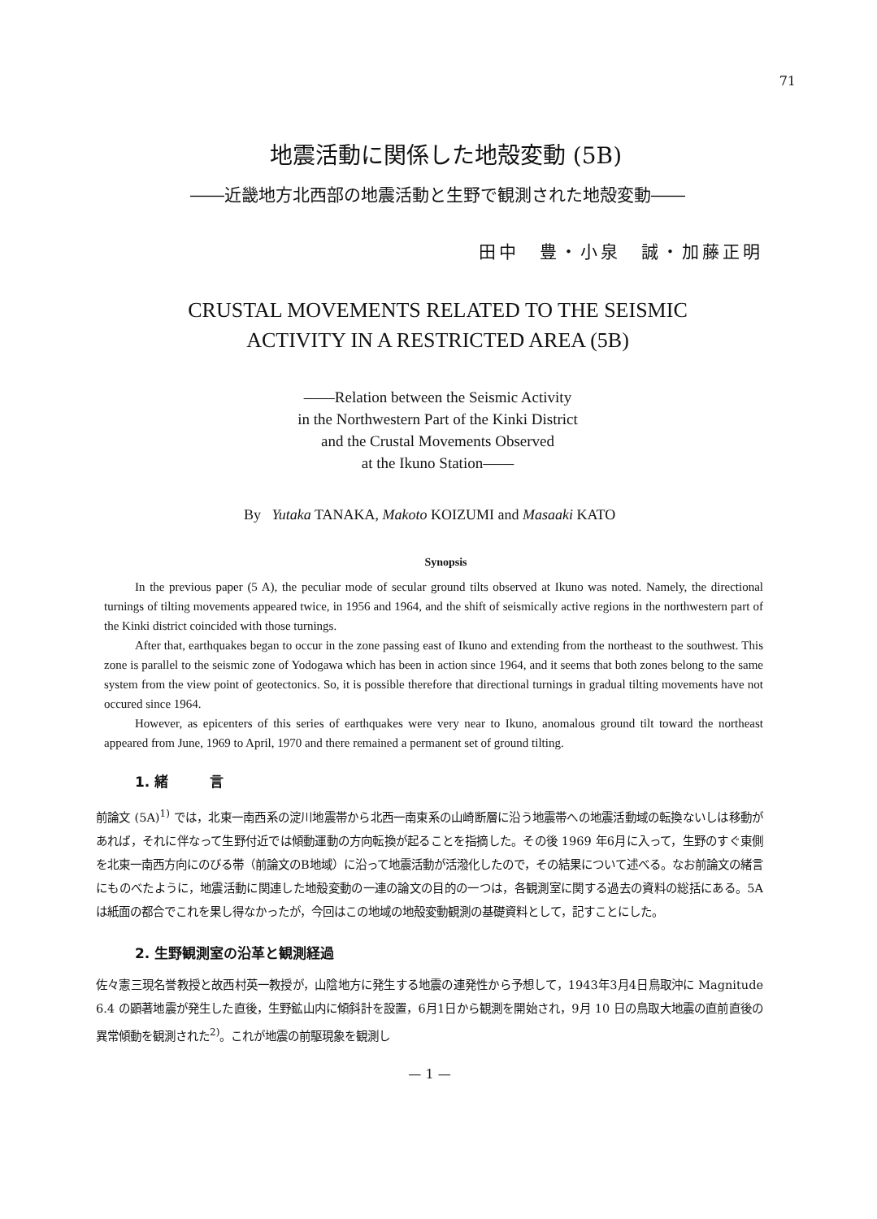71
地震活動に関係した地殻変動 (5B)
――近畿地方北西部の地震活動と生野で観測された地殻変動――
田中　豊・小泉　誠・加藤正明
CRUSTAL MOVEMENTS RELATED TO THE SEISMIC
ACTIVITY IN A RESTRICTED AREA (5B)
――Relation between the Seismic Activity
in the Northwestern Part of the Kinki District
and the Crustal Movements Observed
at the Ikuno Station――
By Yutaka TANAKA, Makoto KOIZUMI and Masaaki KATO
Synopsis
In the previous paper (5 A), the peculiar mode of secular ground tilts observed at Ikuno was noted. Namely, the directional turnings of tilting movements appeared twice, in 1956 and 1964, and the shift of seismically active regions in the northwestern part of the Kinki district coincided with those turnings.
After that, earthquakes began to occur in the zone passing east of Ikuno and extending from the northeast to the southwest. This zone is parallel to the seismic zone of Yodogawa which has been in action since 1964, and it seems that both zones belong to the same system from the view point of geotectonics. So, it is possible therefore that directional turnings in gradual tilting movements have not occured since 1964.
However, as epicenters of this series of earthquakes were very near to Ikuno, anomalous ground tilt toward the northeast appeared from June, 1969 to April, 1970 and there remained a permanent set of ground tilting.
1. 緒　　　言
前論文 (5A)<sup>1)</sup> では，北東一南西系の淀川地震帯から北西一南東系の山崎断層に沿う地震帯への地震活動域の転換ないしは移動があれば，それに伴なって生野付近では傾動運動の方向転換が起ることを指摘した。その後 1969 年6月に入って，生野のすぐ東側を北東一南西方向にのびる帯（前論文のB地域）に沿って地震活動が活潑化したので，その結果について述べる。なお前論文の緒言にものべたように，地震活動に関連した地殻変動の一連の論文の目的の一つは，各観測室に関する過去の資料の総括にある。5A は紙面の都合でこれを果し得なかったが，今回はこの地域の地殻変動観測の基礎資料として，記すことにした。
2. 生野観測室の沿革と観測経過
佐々憲三現名誉教授と故西村英一教授が，山陰地方に発生する地震の連発性から予想して，1943年3月4日鳥取沖に Magnitude 6.4 の顕著地震が発生した直後，生野鉱山内に傾斜計を設置，6月1日から観測を開始され，9月 10 日の鳥取大地震の直前直後の異常傾動を観測された<sup>2)</sup>。これが地震の前駆現象を観測し
— 1 —